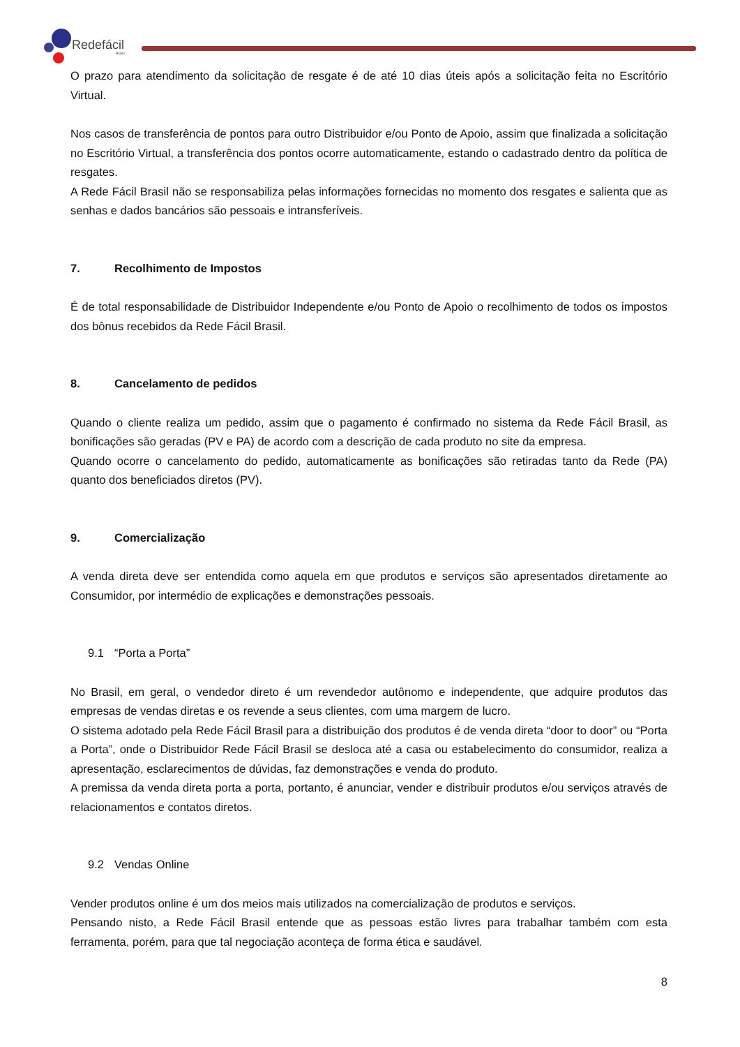Redefácil
Brasil
O prazo para atendimento da solicitação de resgate é de até 10 dias úteis após a solicitação feita no Escritório Virtual.
Nos casos de transferência de pontos para outro Distribuidor e/ou Ponto de Apoio, assim que finalizada a solicitação no Escritório Virtual, a transferência dos pontos ocorre automaticamente, estando o cadastrado dentro da política de resgates.
A Rede Fácil Brasil não se responsabiliza pelas informações fornecidas no momento dos resgates e salienta que as senhas e dados bancários são pessoais e intransferíveis.
7. Recolhimento de Impostos
É de total responsabilidade de Distribuidor Independente e/ou Ponto de Apoio o recolhimento de todos os impostos dos bônus recebidos da Rede Fácil Brasil.
8. Cancelamento de pedidos
Quando o cliente realiza um pedido, assim que o pagamento é confirmado no sistema da Rede Fácil Brasil, as bonificações são geradas (PV e PA) de acordo com a descrição de cada produto no site da empresa.
Quando ocorre o cancelamento do pedido, automaticamente as bonificações são retiradas tanto da Rede (PA) quanto dos beneficiados diretos (PV).
9. Comercialização
A venda direta deve ser entendida como aquela em que produtos e serviços são apresentados diretamente ao Consumidor, por intermédio de explicações e demonstrações pessoais.
9.1 “Porta a Porta”
No Brasil, em geral, o vendedor direto é um revendedor autônomo e independente, que adquire produtos das empresas de vendas diretas e os revende a seus clientes, com uma margem de lucro.
O sistema adotado pela Rede Fácil Brasil para a distribuição dos produtos é de venda direta “door to door” ou “Porta a Porta”, onde o Distribuidor Rede Fácil Brasil se desloca até a casa ou estabelecimento do consumidor, realiza a apresentação, esclarecimentos de dúvidas, faz demonstrações e venda do produto.
A premissa da venda direta porta a porta, portanto, é anunciar, vender e distribuir produtos e/ou serviços através de relacionamentos e contatos diretos.
9.2 Vendas Online
Vender produtos online é um dos meios mais utilizados na comercialização de produtos e serviços.
Pensando nisto, a Rede Fácil Brasil entende que as pessoas estão livres para trabalhar também com esta ferramenta, porém, para que tal negociação aconteça de forma ética e saudável.
8